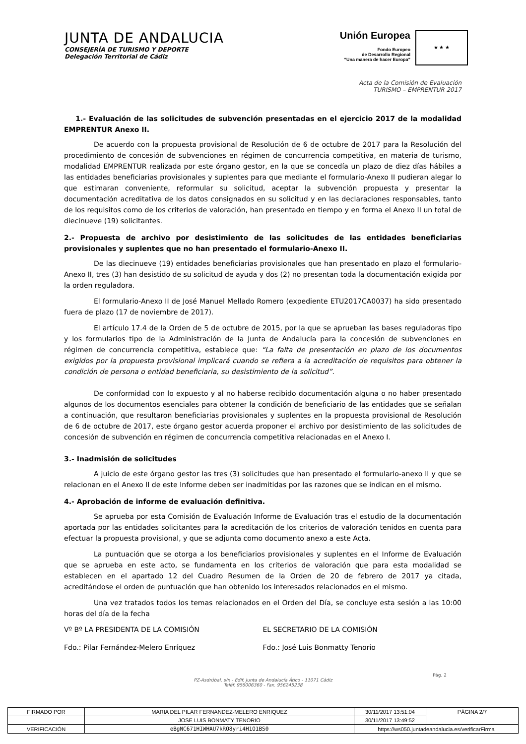JUNTA DE ANDALUCIA
CONSEJERÍA DE TURISMO Y DEPORTE
Delegación Territorial de Cádiz
Unión Europea
Fondo Europeo
de Desarrollo Regional
“Una manera de hacer Europa”
★ ★ ★
Acta de la Comisión de Evaluación
TURISMO – EMPRENTUR 2017
1.- Evaluación de las solicitudes de subvención presentadas en el ejercicio 2017 de la modalidad EMPRENTUR Anexo II.
De acuerdo con la propuesta provisional de Resolución de 6 de octubre de 2017 para la Resolución del procedimiento de concesión de subvenciones en régimen de concurrencia competitiva, en materia de turismo, modalidad EMPRENTUR realizada por este órgano gestor, en la que se concedía un plazo de diez días hábiles a las entidades beneficiarias provisionales y suplentes para que mediante el formulario-Anexo II pudieran alegar lo que estimaran conveniente, reformular su solicitud, aceptar la subvención propuesta y presentar la documentación acreditativa de los datos consignados en su solicitud y en las declaraciones responsables, tanto de los requisitos como de los criterios de valoración, han presentado en tiempo y en forma el Anexo II un total de diecinueve (19) solicitantes.
2.- Propuesta de archivo por desistimiento de las solicitudes de las entidades beneficiarias provisionales y suplentes que no han presentado el formulario-Anexo II.
De las diecinueve (19) entidades beneficiarias provisionales que han presentado en plazo el formulario-Anexo II, tres (3) han desistido de su solicitud de ayuda y dos (2) no presentan toda la documentación exigida por la orden reguladora.
El formulario-Anexo II de José Manuel Mellado Romero (expediente ETU2017CA0037) ha sido presentado fuera de plazo (17 de noviembre de 2017).
El artículo 17.4 de la Orden de 5 de octubre de 2015, por la que se aprueban las bases reguladoras tipo y los formularios tipo de la Administración de la Junta de Andalucía para la concesión de subvenciones en régimen de concurrencia competitiva, establece que: “La falta de presentación en plazo de los documentos exigidos por la propuesta provisional implicará cuando se refiera a la acreditación de requisitos para obtener la condición de persona o entidad beneficiaria, su desistimiento de la solicitud”.
De conformidad con lo expuesto y al no haberse recibido documentación alguna o no haber presentado algunos de los documentos esenciales para obtener la condición de beneficiario de las entidades que se señalan a continuación, que resultaron beneficiarias provisionales y suplentes en la propuesta provisional de Resolución de 6 de octubre de 2017, este órgano gestor acuerda proponer el archivo por desistimiento de las solicitudes de concesión de subvención en régimen de concurrencia competitiva relacionadas en el Anexo I.
3.- Inadmisión de solicitudes
A juicio de este órgano gestor las tres (3) solicitudes que han presentado el formulario-anexo II y que se relacionan en el Anexo II de este Informe deben ser inadmitidas por las razones que se indican en el mismo.
4.- Aprobación de informe de evaluación definitiva.
Se aprueba por esta Comisión de Evaluación Informe de Evaluación tras el estudio de la documentación aportada por las entidades solicitantes para la acreditación de los criterios de valoración tenidos en cuenta para efectuar la propuesta provisional, y que se adjunta como documento anexo a este Acta.
La puntuación que se otorga a los beneficiarios provisionales y suplentes en el Informe de Evaluación que se aprueba en este acto, se fundamenta en los criterios de valoración que para esta modalidad se establecen en el apartado 12 del Cuadro Resumen de la Orden de 20 de febrero de 2017 ya citada, acreditándose el orden de puntuación que han obtenido los interesados relacionados en el mismo.
Una vez tratados todos los temas relacionados en el Orden del Día, se concluye esta sesión a las 10:00 horas del día de la fecha
Vº Bº LA PRESIDENTA DE LA COMISIÓN EL SECRETARIO DE LA COMISIÓN
Fdo.: Pilar Fernández-Melero Enríquez Fdo.: José Luis Bonmatty Tenorio
Pág. 2
PZ-Asdrúbal, s/n - Edif. Junta de Andalucía Ático - 11071 Cádiz
Teléf. 956006360 - Fax. 956245238
| FIRMADO POR | MARIA DEL PILAR FERNANDEZ-MELERO ENRIQUEZ | | 30/11/2017 13:51:04 | PÁGINA 2/7 |
| | JOSE LUIS BONMATY TENORIO | | 30/11/2017 13:49:52 | |
| VERIFICACIÓN | eBgNC671HIWHAU7kRO8yri4H1O1BS0 | https://ws050.juntadeandalucia.es/verificarFirma | | |